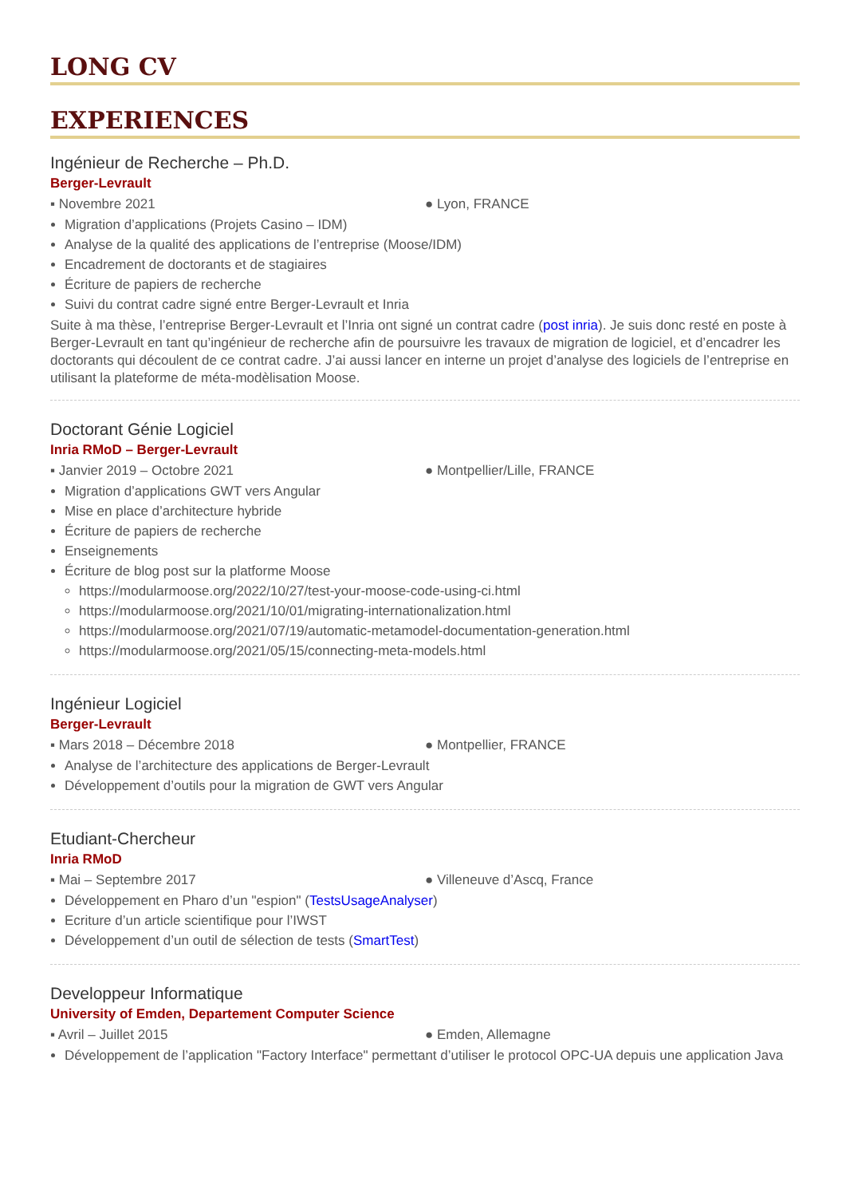LONG CV
EXPERIENCES
Ingénieur de Recherche – Ph.D.
Berger-Levrault
▪ Novembre 2021 ● Lyon, FRANCE
Migration d’applications (Projets Casino – IDM)
Analyse de la qualité des applications de l’entreprise (Moose/IDM)
Encadrement de doctorants et de stagiaires
Écriture de papiers de recherche
Suivi du contrat cadre signé entre Berger-Levrault et Inria
Suite à ma thèse, l’entreprise Berger-Levrault et l’Inria ont signé un contrat cadre (post inria). Je suis donc resté en poste à Berger-Levrault en tant qu’ingénieur de recherche afin de poursuivre les travaux de migration de logiciel, et d’encadrer les doctorants qui découlent de ce contrat cadre. J’ai aussi lancer en interne un projet d’analyse des logiciels de l’entreprise en utilisant la plateforme de méta-modèlisation Moose.
Doctorant Génie Logiciel
Inria RMoD – Berger-Levrault
▪ Janvier 2019 – Octobre 2021 ● Montpellier/Lille, FRANCE
Migration d’applications GWT vers Angular
Mise en place d’architecture hybride
Écriture de papiers de recherche
Enseignements
Écriture de blog post sur la platforme Moose
https://modularmoose.org/2022/10/27/test-your-moose-code-using-ci.html
https://modularmoose.org/2021/10/01/migrating-internationalization.html
https://modularmoose.org/2021/07/19/automatic-metamodel-documentation-generation.html
https://modularmoose.org/2021/05/15/connecting-meta-models.html
Ingénieur Logiciel
Berger-Levrault
▪ Mars 2018 – Décembre 2018 ● Montpellier, FRANCE
Analyse de l’architecture des applications de Berger-Levrault
Développement d’outils pour la migration de GWT vers Angular
Etudiant-Chercheur
Inria RMoD
▪ Mai – Septembre 2017 ● Villeneuve d’Ascq, France
Développement en Pharo d’un "espion" (TestsUsageAnalyser)
Ecriture d’un article scientifique pour l’IWST
Développement d’un outil de sélection de tests (SmartTest)
Developpeur Informatique
University of Emden, Departement Computer Science
▪ Avril – Juillet 2015 ● Emden, Allemagne
Développement de l’application "Factory Interface" permettant d’utiliser le protocol OPC-UA depuis une application Java